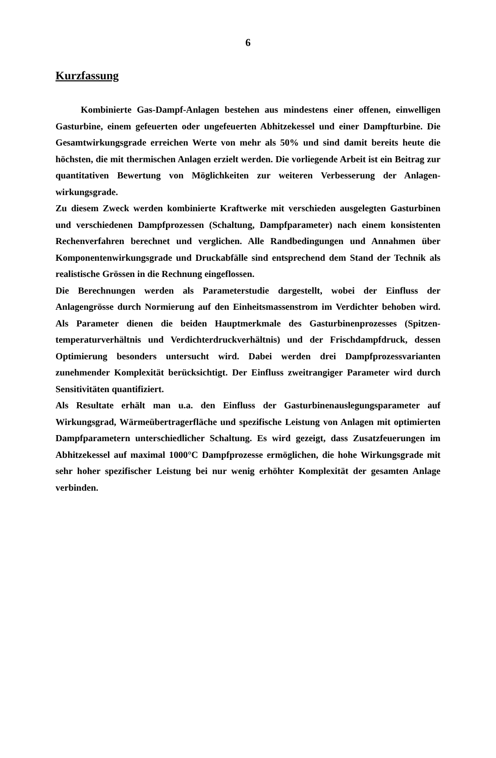6
Kurzfassung
Kombinierte Gas-Dampf-Anlagen bestehen aus mindestens einer offenen, einwelligen Gasturbine, einem gefeuerten oder ungefeuerten Abhitzekessel und einer Dampfturbine. Die Gesamtwirkungsgrade erreichen Werte von mehr als 50% und sind damit bereits heute die höchsten, die mit thermischen Anlagen erzielt werden. Die vorliegende Arbeit ist ein Beitrag zur quantitativen Bewertung von Möglichkeiten zur weiteren Verbesserung der Anlagen-wirkungsgrade.
Zu diesem Zweck werden kombinierte Kraftwerke mit verschieden ausgelegten Gasturbinen und verschiedenen Dampfprozessen (Schaltung, Dampfparameter) nach einem konsistenten Rechenverfahren berechnet und verglichen. Alle Randbedingungen und Annahmen über Komponentenwirkungsgrade und Druckabfälle sind entsprechend dem Stand der Technik als realistische Grössen in die Rechnung eingeflossen.
Die Berechnungen werden als Parameterstudie dargestellt, wobei der Einfluss der Anlagengrösse durch Normierung auf den Einheitsmassenstrom im Verdichter behoben wird. Als Parameter dienen die beiden Hauptmerkmale des Gasturbinenprozesses (Spitzen-temperaturverhältnis und Verdichterdruckverhältnis) und der Frischdampfdruck, dessen Optimierung besonders untersucht wird. Dabei werden drei Dampfprozessvarianten zunehmender Komplexität berücksichtigt. Der Einfluss zweitrangiger Parameter wird durch Sensitivitäten quantifiziert.
Als Resultate erhält man u.a. den Einfluss der Gasturbinenauslegungsparameter auf Wirkungsgrad, Wärmeübertragerfläche und spezifische Leistung von Anlagen mit optimierten Dampfparametern unterschiedlicher Schaltung. Es wird gezeigt, dass Zusatzfeuerungen im Abhitzekessel auf maximal 1000°C Dampfprozesse ermöglichen, die hohe Wirkungsgrade mit sehr hoher spezifischer Leistung bei nur wenig erhöhter Komplexität der gesamten Anlage verbinden.